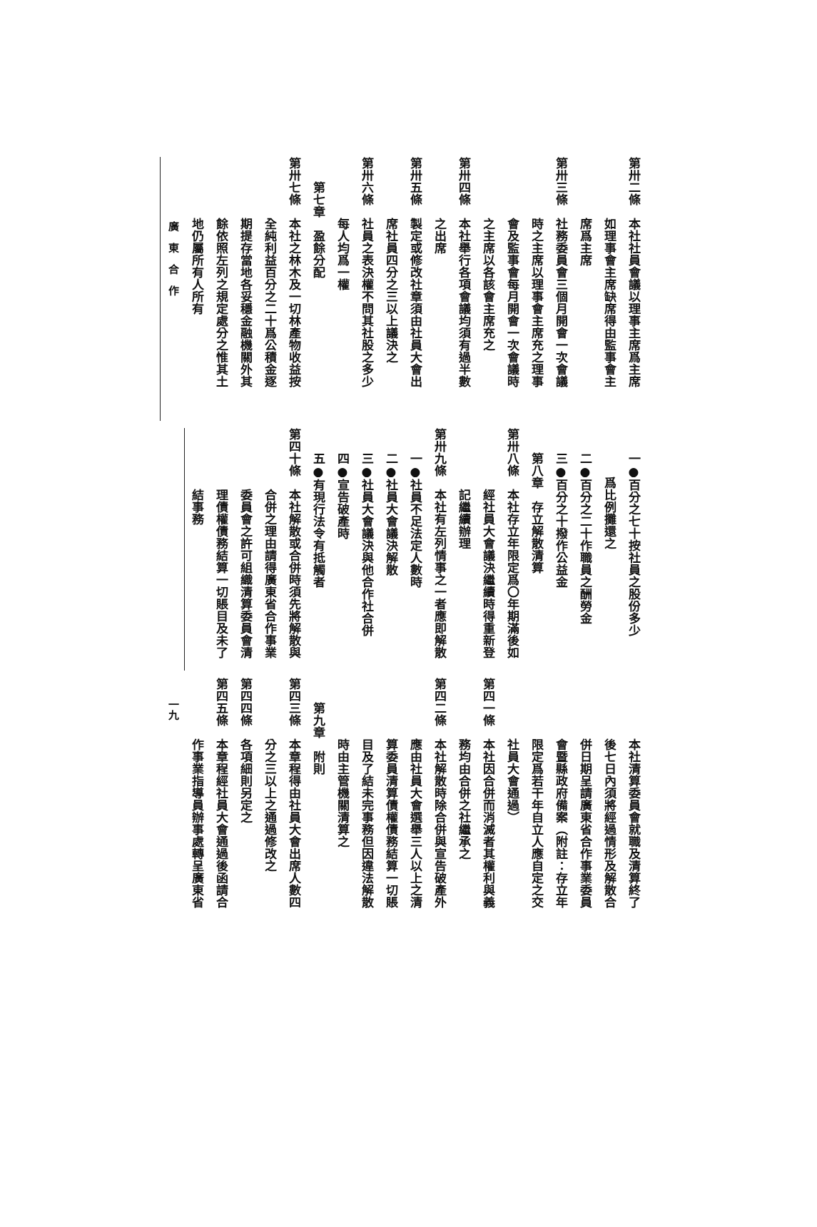第卅二條　本社社員會議以理事主席爲主席
　　　　　如理事會主席缺席得由監事會主
　　　　　席爲主席
第卅三條　社務委員會三個月開會一次會議
　　　　　時之主席以理事會主席充之理事
　　　　　會及監事會每月開會一次會議時
　　　　　之主席以各該會主席充之
第卅四條　本社舉行各項會議均須有過半數
　　　　　之出席
第卅五條　製定或修改社章須由社員大會出
　　　　　席社員四分之三以上議決之
第卅六條　社員之表決權不問其社股之多少
　　　　　每人均爲一權
　　第七章　盈餘分配
第卅七條　本社之林木及一切林產物收益按
　　　　　全純利益百分之二十爲公積金逐
　　　　　期提存當地各妥穩金融機關外其
　　　　　餘依照左列之規定處分之惟其土
　　　　　地仍屬所有人所有
　　　　　　廣　東　合　作
　　一●百分之七十按社員之股份多少
　　　　爲比例攤還之
　　二●百分之二十作職員之酬勞金
　　三●百分之十撥作公益金
　　第八章　存立解散清算
第卅八條　本社存立年限定爲〇年期滿後如
　　　　　經社員大會議決繼續時得重新登
　　　　　記繼續辦理
第卅九條　本社有左列情事之一者應即解散
　　一●社員不足法定人數時
　　二●社員大會議決解散
　　三●社員大會議決與他合作社合併
　　四●宣告破產時
　　五●有現行法令有抵觸者
第四十條　本社解散或合併時須先將解散與
　　　　　合併之理由請得廣東省合作事業
　　　　　委員會之許可組織清算委員會清
　　　　　理債權債務結算一切賬目及未了
　　　　　結事務
　　　　　本社清算委員會就職及清算終了
　　　　　後七日內須將經過情形及解散合
　　　　　併日期呈請廣東省合作事業委員
　　　　　會暨縣政府備案（附註：存立年
　　　　　限定爲若干年自立人應自定之交
　　　　　社員大會通過）
第四一條　本社因合併而消滅者其權利與義
　　　　　務均由合併之社繼承之
第四二條　本社解散時除合併與宣告破產外
　　　　　應由社員大會選舉三人以上之清
　　　　　算委員清算債權債務結算一切賬
　　　　　目及了結未完事務但因違法解散
　　　　　時由主管機關清算之
　　第九章　附則
第四三條　本章程得由社員大會出席人數四
　　　　　分之三以上之通過修改之
第四四條　各項細則另定之
第四五條　本章程經社員大會通過後函請合
　　　　　作事業指導員辦事處轉呈廣東省
　　一九